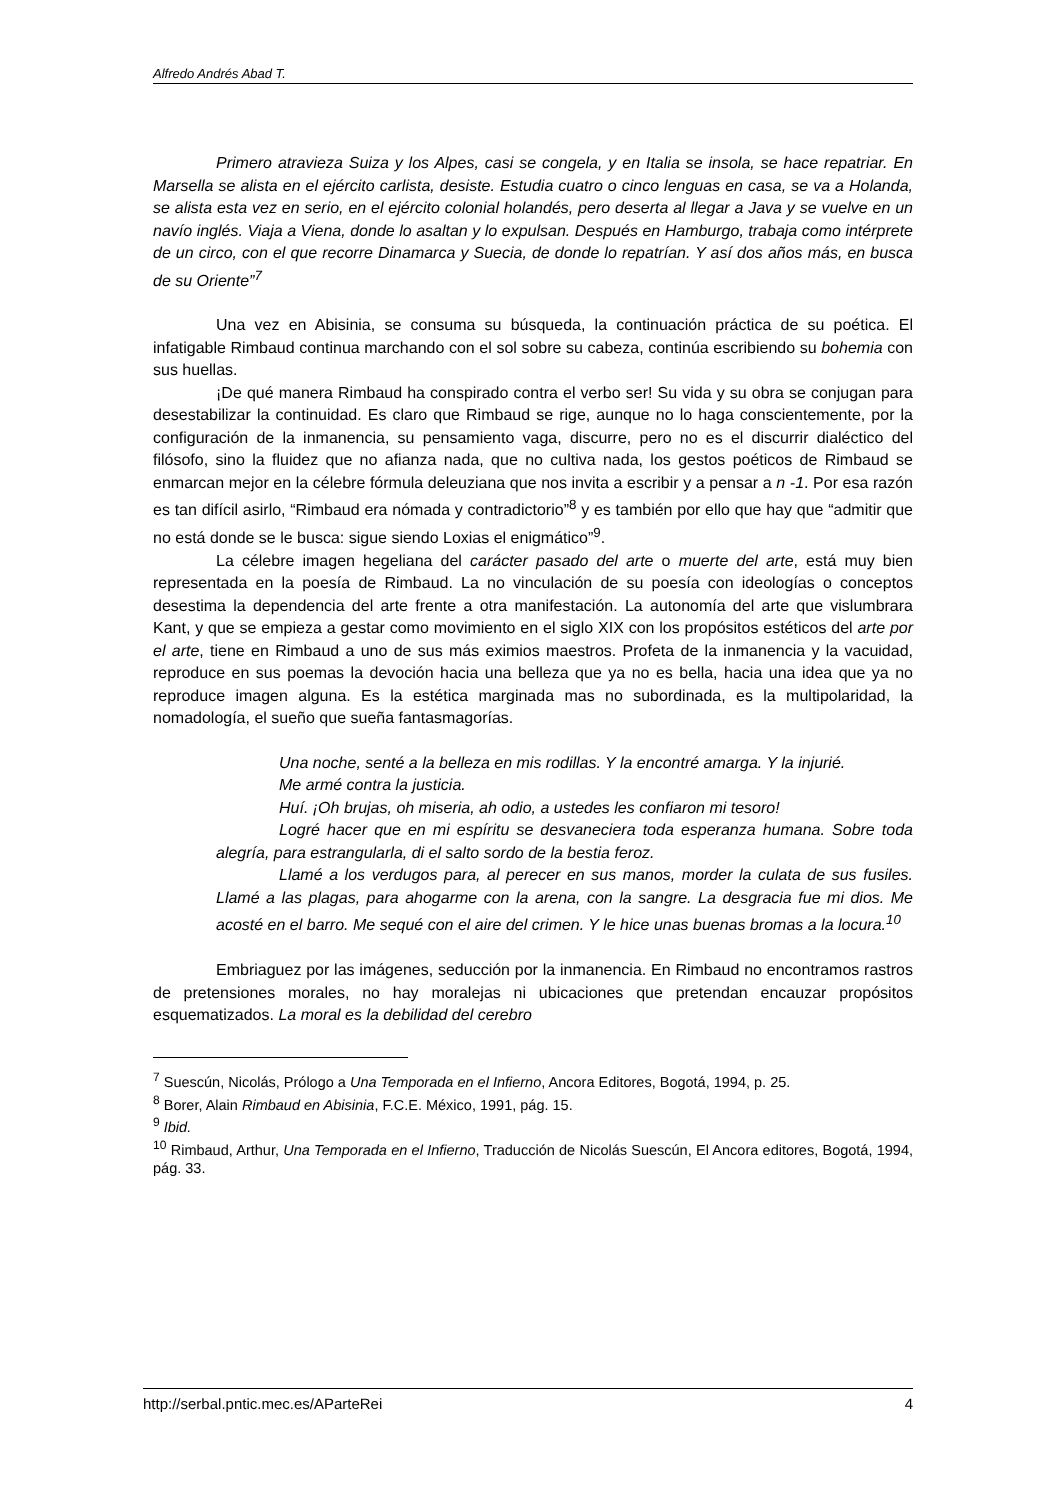Alfredo Andrés Abad T.
Primero atravieza Suiza y los Alpes, casi se congela, y en Italia se insola, se hace repatriar. En Marsella se alista en el ejército carlista, desiste. Estudia cuatro o cinco lenguas en casa, se va a Holanda, se alista esta vez en serio, en el ejército colonial holandés, pero deserta al llegar a Java y se vuelve en un navío inglés. Viaja a Viena, donde lo asaltan y lo expulsan. Después en Hamburgo, trabaja como intérprete de un circo, con el que recorre Dinamarca y Suecia, de donde lo repatrían. Y así dos años más, en busca de su Oriente”<sup>7</sup>
Una vez en Abisinia, se consuma su búsqueda, la continuación práctica de su poética. El infatigable Rimbaud continua marchando con el sol sobre su cabeza, continúa escribiendo su bohemia con sus huellas.
¡De qué manera Rimbaud ha conspirado contra el verbo ser! Su vida y su obra se conjugan para desestabilizar la continuidad. Es claro que Rimbaud se rige, aunque no lo haga conscientemente, por la configuración de la inmanencia, su pensamiento vaga, discurre, pero no es el discurrir dialéctico del filósofo, sino la fluidez que no afianza nada, que no cultiva nada, los gestos poéticos de Rimbaud se enmarcan mejor en la célebre fórmula deleuziana que nos invita a escribir y a pensar a n -1. Por esa razón es tan difícil asirlo, “Rimbaud era nómada y contradictorio”<sup>8</sup> y es también por ello que hay que “admitir que no está donde se le busca: sigue siendo Loxias el enigmático”<sup>9</sup>.
La célebre imagen hegeliana del carácter pasado del arte o muerte del arte, está muy bien representada en la poesía de Rimbaud. La no vinculación de su poesía con ideologías o conceptos desestima la dependencia del arte frente a otra manifestación. La autonomía del arte que vislumbrara Kant, y que se empieza a gestar como movimiento en el siglo XIX con los propósitos estéticos del arte por el arte, tiene en Rimbaud a uno de sus más eximios maestros. Profeta de la inmanencia y la vacuidad, reproduce en sus poemas la devoción hacia una belleza que ya no es bella, hacia una idea que ya no reproduce imagen alguna. Es la estética marginada mas no subordinada, es la multipolaridad, la nomadología, el sueño que sueña fantasmagorías.
Una noche, senté a la belleza en mis rodillas. Y la encontré amarga. Y la injurié.
Me armé contra la justicia.
Huí. ¡Oh brujas, oh miseria, ah odio, a ustedes les confiaron mi tesoro!
Logré hacer que en mi espíritu se desvaneciera toda esperanza humana. Sobre toda alegría, para estrangularla, di el salto sordo de la bestia feroz.
Llamé a los verdugos para, al perecer en sus manos, morder la culata de sus fusiles. Llamé a las plagas, para ahogarme con la arena, con la sangre. La desgracia fue mi dios. Me acosté en el barro. Me sequé con el aire del crimen. Y le hice unas buenas bromas a la locura.<sup>10</sup>
Embriaguez por las imágenes, seducción por la inmanencia. En Rimbaud no encontramos rastros de pretensiones morales, no hay moralejas ni ubicaciones que pretendan encauzar propósitos esquematizados. La moral es la debilidad del cerebro
<sup>7</sup> Suescún, Nicolás, Prólogo a Una Temporada en el Infierno, Ancora Editores, Bogotá, 1994, p. 25.
<sup>8</sup> Borer, Alain Rimbaud en Abisinia, F.C.E. México, 1991, pág. 15.
<sup>9</sup> Ibid.
<sup>10</sup> Rimbaud, Arthur, Una Temporada en el Infierno, Traducción de Nicolás Suescún, El Ancora editores, Bogotá, 1994, pág. 33.
http://serbal.pntic.mec.es/AParteRei 4